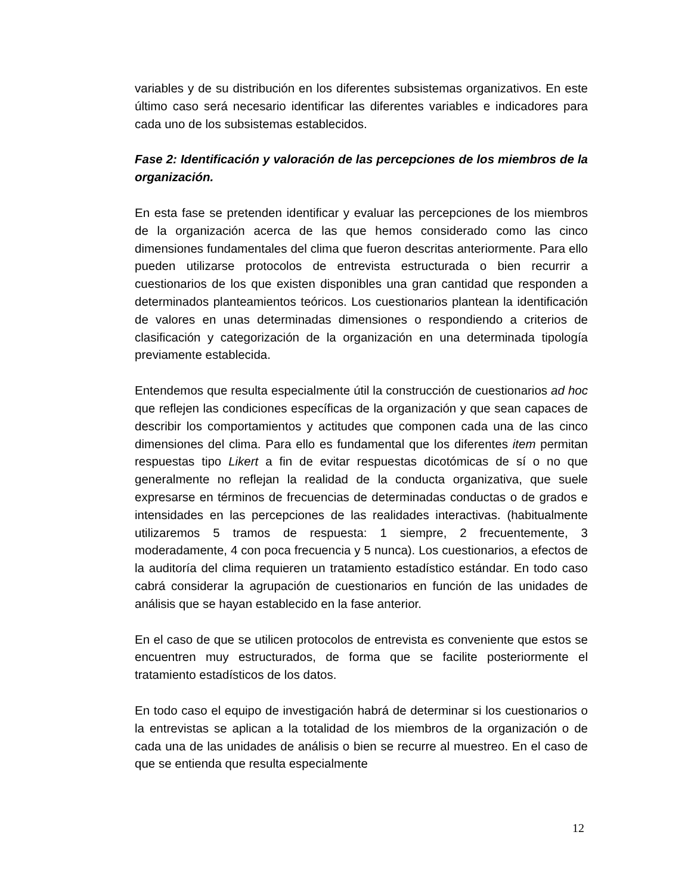variables y de su distribución en los diferentes subsistemas organizativos. En este último caso será necesario identificar las diferentes variables e indicadores para cada uno de los subsistemas establecidos.
Fase 2: Identificación y valoración de las percepciones de los miembros de la organización.
En esta fase se pretenden identificar y evaluar las percepciones de los miembros de la organización acerca de las que hemos considerado como las cinco dimensiones fundamentales del clima que fueron descritas anteriormente. Para ello pueden utilizarse protocolos de entrevista estructurada o bien recurrir a cuestionarios de los que existen disponibles una gran cantidad que responden a determinados planteamientos teóricos. Los cuestionarios plantean la identificación de valores en unas determinadas dimensiones o respondiendo a criterios de clasificación y categorización de la organización en una determinada tipología previamente establecida.
Entendemos que resulta especialmente útil la construcción de cuestionarios ad hoc que reflejen las condiciones específicas de la organización y que sean capaces de describir los comportamientos y actitudes que componen cada una de las cinco dimensiones del clima. Para ello es fundamental que los diferentes item permitan respuestas tipo Likert a fin de evitar respuestas dicotómicas de sí o no que generalmente no reflejan la realidad de la conducta organizativa, que suele expresarse en términos de frecuencias de determinadas conductas o de grados e intensidades en las percepciones de las realidades interactivas. (habitualmente utilizaremos 5 tramos de respuesta: 1 siempre, 2 frecuentemente, 3 moderadamente, 4 con poca frecuencia y 5 nunca). Los cuestionarios, a efectos de la auditoría del clima requieren un tratamiento estadístico estándar. En todo caso cabrá considerar la agrupación de cuestionarios en función de las unidades de análisis que se hayan establecido en la fase anterior.
En el caso de que se utilicen protocolos de entrevista es conveniente que estos se encuentren muy estructurados, de forma que se facilite posteriormente el tratamiento estadísticos de los datos.
En todo caso el equipo de investigación habrá de determinar si los cuestionarios o la entrevistas se aplican a la totalidad de los miembros de la organización o de cada una de las unidades de análisis o bien se recurre al muestreo. En el caso de que se entienda que resulta especialmente
12